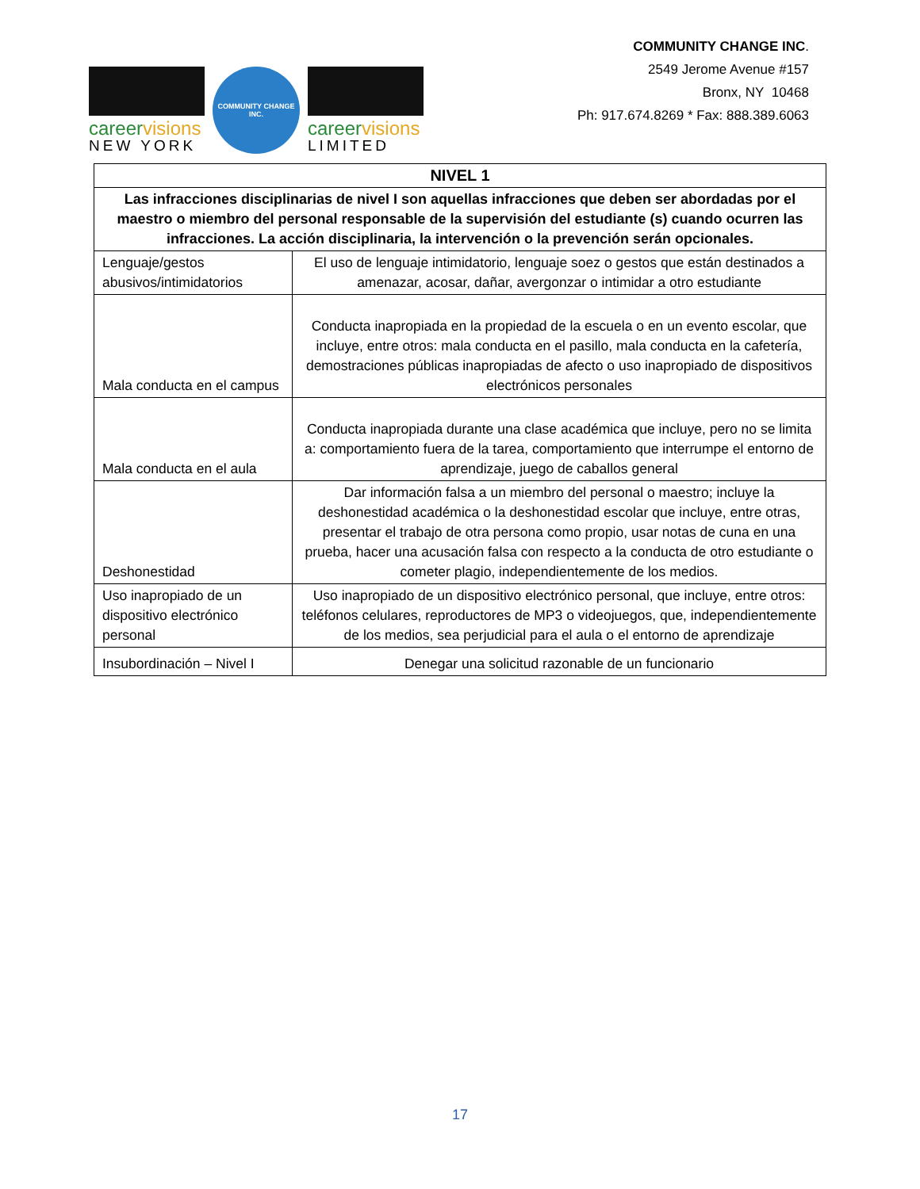careervisions
NEW YORK
COMMUNITY CHANGE INC.
careervisions
LIMITED
COMMUNITY CHANGE INC.
2549 Jerome Avenue #157
Bronx, NY 10468
Ph: 917.674.8269 * Fax: 888.389.6063
| NIVEL 1 | |
| --- | --- |
| Las infracciones disciplinarias de nivel I son aquellas infracciones que deben ser abordadas por el maestro o miembro del personal responsable de la supervisión del estudiante (s) cuando ocurren las infracciones. La acción disciplinaria, la intervención o la prevención serán opcionales. | |
| Lenguaje/gestos abusivos/intimidatorios | El uso de lenguaje intimidatorio, lenguaje soez o gestos que están destinados a amenazar, acosar, dañar, avergonzar o intimidar a otro estudiante |
| Mala conducta en el campus | Conducta inapropiada en la propiedad de la escuela o en un evento escolar, que incluye, entre otros: mala conducta en el pasillo, mala conducta en la cafetería, demostraciones públicas inapropiadas de afecto o uso inapropiado de dispositivos electrónicos personales |
| Mala conducta en el aula | Conducta inapropiada durante una clase académica que incluye, pero no se limita a: comportamiento fuera de la tarea, comportamiento que interrumpe el entorno de aprendizaje, juego de caballos general |
| Deshonestidad | Dar información falsa a un miembro del personal o maestro; incluye la deshonestidad académica o la deshonestidad escolar que incluye, entre otras, presentar el trabajo de otra persona como propio, usar notas de cuna en una prueba, hacer una acusación falsa con respecto a la conducta de otro estudiante o cometer plagio, independientemente de los medios. |
| Uso inapropiado de un dispositivo electrónico personal | Uso inapropiado de un dispositivo electrónico personal, que incluye, entre otros: teléfonos celulares, reproductores de MP3 o videojuegos, que, independientemente de los medios, sea perjudicial para el aula o el entorno de aprendizaje |
| Insubordinación – Nivel I | Denegar una solicitud razonable de un funcionario |
17